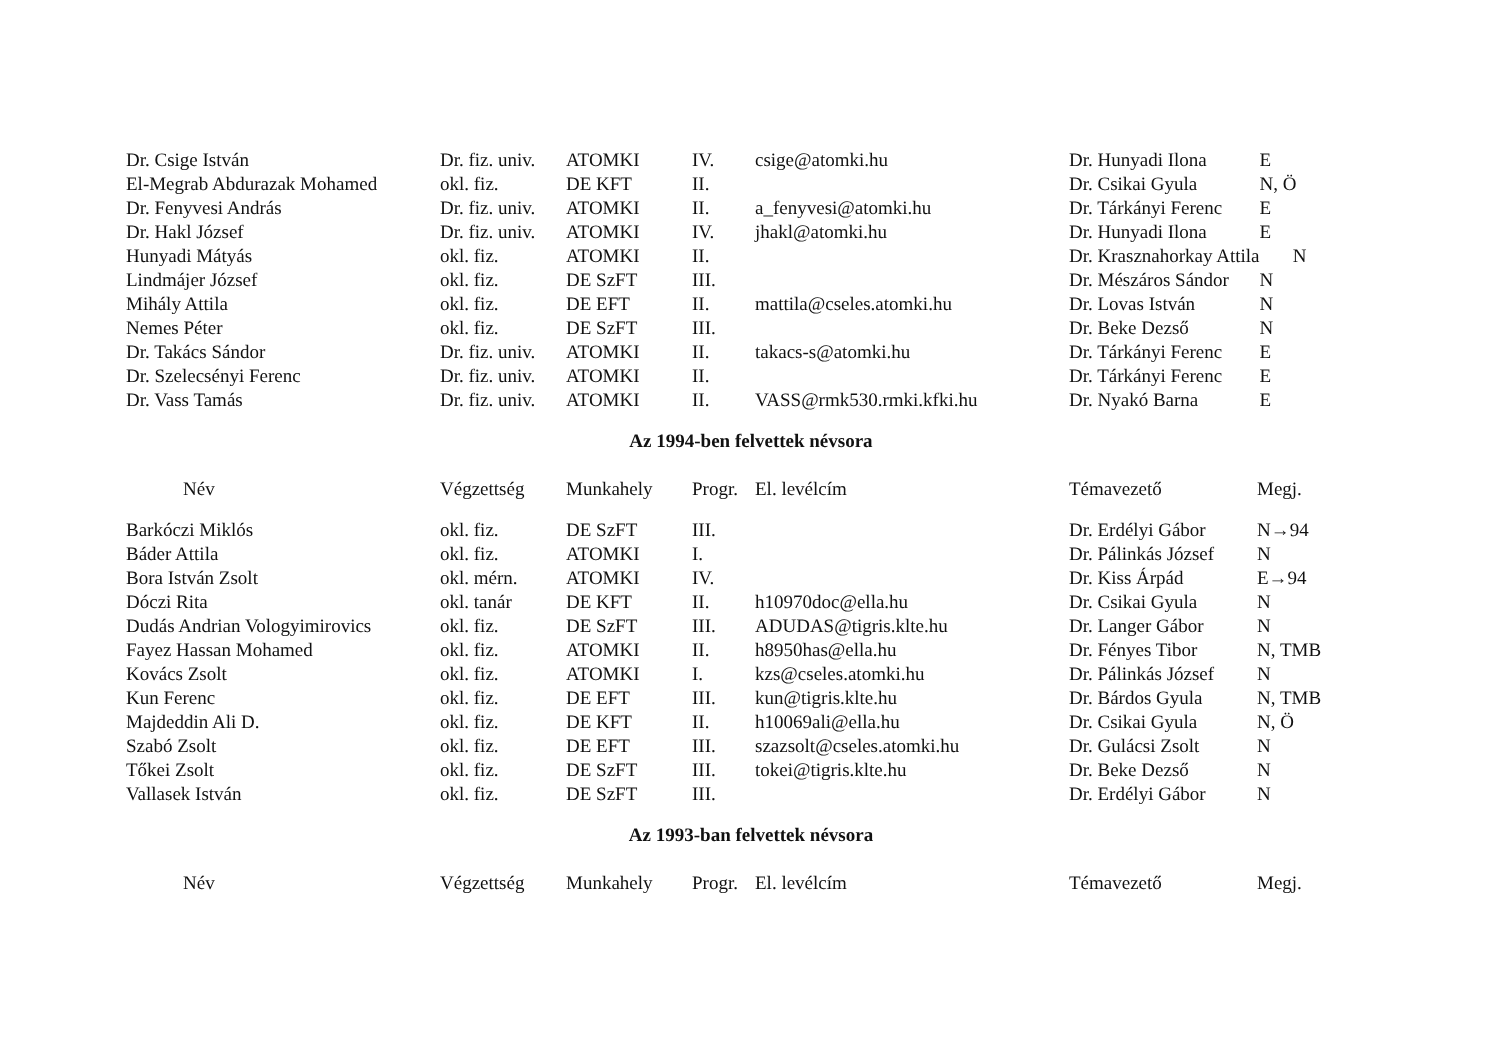| Dr. Csige István | Dr. fiz. univ. | ATOMKI | IV. | csige@atomki.hu | Dr. Hunyadi Ilona | E |
| El-Megrab Abdurazak Mohamed | okl. fiz. | DE KFT | II. | | Dr. Csikai Gyula | N, Ö |
| Dr. Fenyvesi András | Dr. fiz. univ. | ATOMKI | II. | a_fenyvesi@atomki.hu | Dr. Tárkányi Ferenc | E |
| Dr. Hakl József | Dr. fiz. univ. | ATOMKI | IV. | jhakl@atomki.hu | Dr. Hunyadi Ilona | E |
| Hunyadi Mátyás | okl. fiz. | ATOMKI | II. | | Dr. Krasznahorkay Attila | N |
| Lindmájer József | okl. fiz. | DE SzFT | III. | | Dr. Mészáros Sándor | N |
| Mihály Attila | okl. fiz. | DE EFT | II. | mattila@cseles.atomki.hu | Dr. Lovas István | N |
| Nemes Péter | okl. fiz. | DE SzFT | III. | | Dr. Beke Dezső | N |
| Dr. Takács Sándor | Dr. fiz. univ. | ATOMKI | II. | takacs-s@atomki.hu | Dr. Tárkányi Ferenc | E |
| Dr. Szelecsényi Ferenc | Dr. fiz. univ. | ATOMKI | II. | | Dr. Tárkányi Ferenc | E |
| Dr. Vass Tamás | Dr. fiz. univ. | ATOMKI | II. | VASS@rmk530.rmki.kfki.hu | Dr. Nyakó Barna | E |
Az 1994-ben felvettek névsora
| Név | Végzettség | Munkahely | Progr. | El. levélcím | Témavezető | Megj. |
| --- | --- | --- | --- | --- | --- | --- |
| Barkóczi Miklós | okl. fiz. | DE SzFT | III. | | Dr. Erdélyi Gábor | N→94 |
| Báder Attila | okl. fiz. | ATOMKI | I. | | Dr. Pálinkás József | N |
| Bora István Zsolt | okl. mérn. | ATOMKI | IV. | | Dr. Kiss Árpád | E→94 |
| Dóczi Rita | okl. tanár | DE KFT | II. | h10970doc@ella.hu | Dr. Csikai Gyula | N |
| Dudás Andrian Vologyimirovics | okl. fiz. | DE SzFT | III. | ADUDAS@tigris.klte.hu | Dr. Langer Gábor | N |
| Fayez Hassan Mohamed | okl. fiz. | ATOMKI | II. | h8950has@ella.hu | Dr. Fényes Tibor | N, TMB |
| Kovács Zsolt | okl. fiz. | ATOMKI | I. | kzs@cseles.atomki.hu | Dr. Pálinkás József | N |
| Kun Ferenc | okl. fiz. | DE EFT | III. | kun@tigris.klte.hu | Dr. Bárdos Gyula | N, TMB |
| Majdeddin Ali D. | okl. fiz. | DE KFT | II. | h10069ali@ella.hu | Dr. Csikai Gyula | N, Ö |
| Szabó Zsolt | okl. fiz. | DE EFT | III. | szazsolt@cseles.atomki.hu | Dr. Gulácsi Zsolt | N |
| Tőkei Zsolt | okl. fiz. | DE SzFT | III. | tokei@tigris.klte.hu | Dr. Beke Dezső | N |
| Vallasek István | okl. fiz. | DE SzFT | III. | | Dr. Erdélyi Gábor | N |
Az 1993-ban felvettek névsora
| Név | Végzettség | Munkahely | Progr. | El. levélcím | Témavezető | Megj. |
| --- | --- | --- | --- | --- | --- | --- |